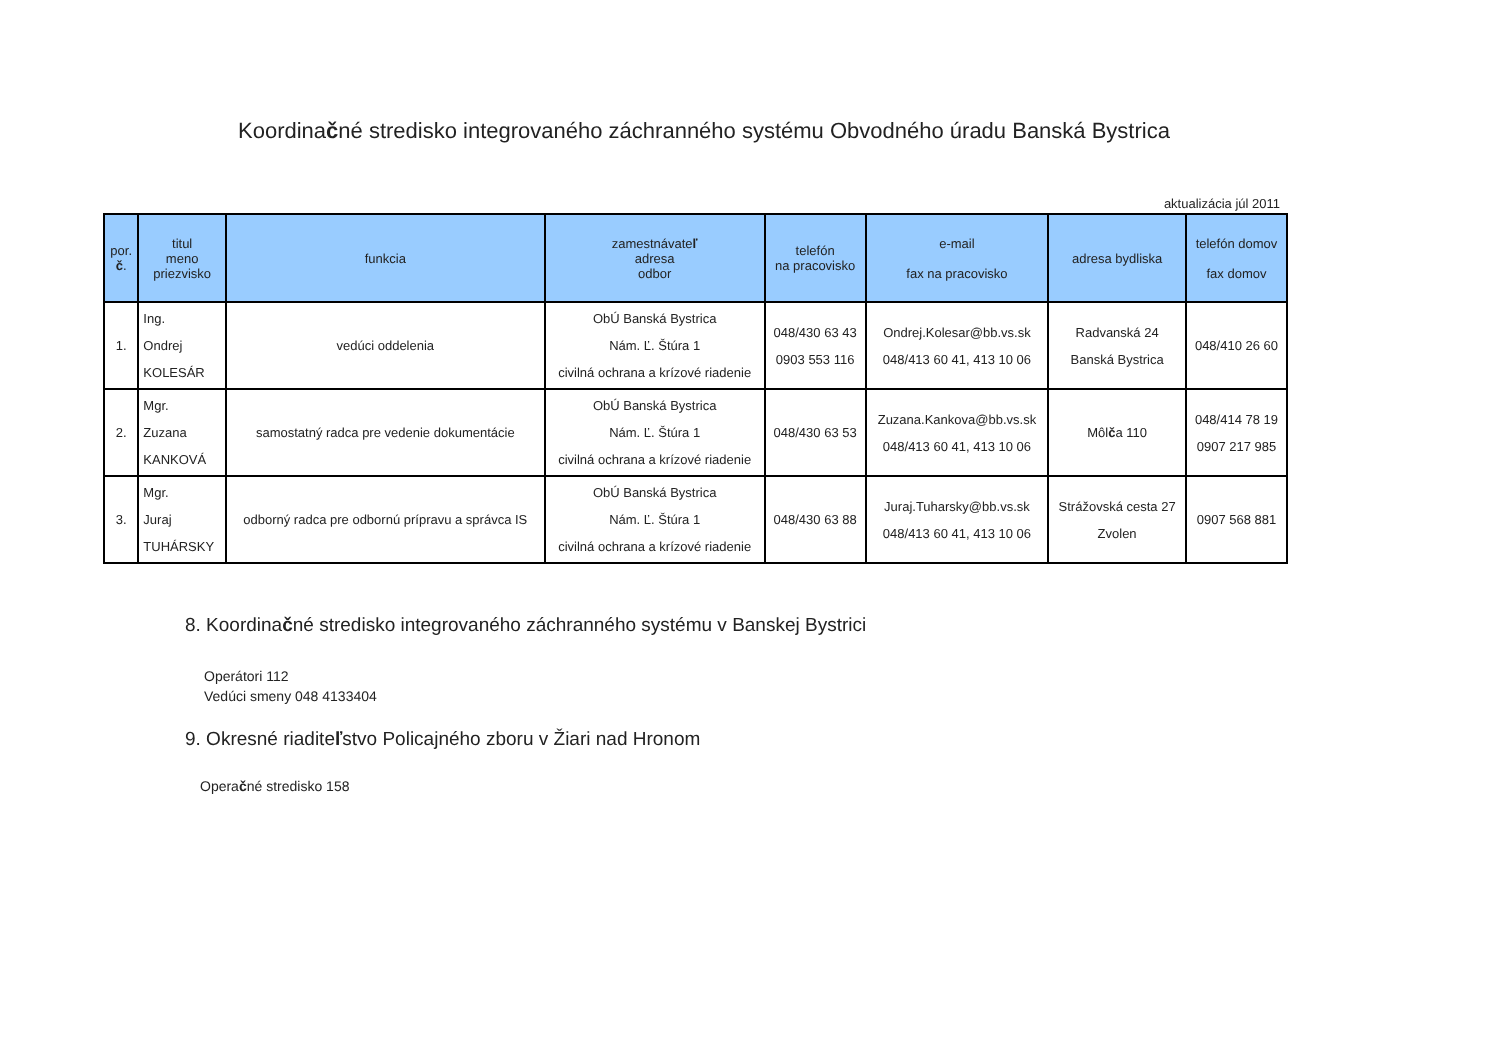Koordinačné stredisko integrovaného záchranného systému Obvodného úradu Banská Bystrica
aktualizácia júl 2011
| por. č . | titul meno priezvisko | funkcia | zamestnávate ľ adresa odbor | telefón na pracovisko | e-mail fax na pracovisko | adresa bydliska | telefón domov fax domov |
| --- | --- | --- | --- | --- | --- | --- | --- |
| 1. | Ing. Ondrej KOLESÁR | vedúci oddelenia | ObÚ Banská Bystrica Nám. Ľ. Štúra 1 civilná ochrana a krízové riadenie | 048/430 63 43 0903 553 116 | Ondrej.Kolesar@bb.vs.sk 048/413 60 41, 413 10 06 | Radvanská 24 Banská Bystrica | 048/410 26 60 |
| 2. | Mgr. Zuzana KANKOVÁ | samostatný radca pre vedenie dokumentácie | ObÚ Banská Bystrica Nám. Ľ. Štúra 1 civilná ochrana a krízové riadenie | 048/430 63 53 | Zuzana.Kankova@bb.vs.sk 048/413 60 41, 413 10 06 | Môl č a 110 | 048/414 78 19 0907 217 985 |
| 3. | Mgr. Juraj TUHÁRSKY | odborný radca pre odbornú prípravu a správca IS | ObÚ Banská Bystrica Nám. Ľ. Štúra 1 civilná ochrana a krízové riadenie | 048/430 63 88 | Juraj.Tuharsky@bb.vs.sk 048/413 60 41, 413 10 06 | Strážovská cesta 27 Zvolen | 0907 568 881 |
8. Koordinačné stredisko integrovaného záchranného systému v Banskej Bystrici
Operátori 112
Vedúci smeny 048 4133404
9. Okresné riaditeľstvo Policajného zboru v Žiari nad Hronom
Operačné stredisko 158